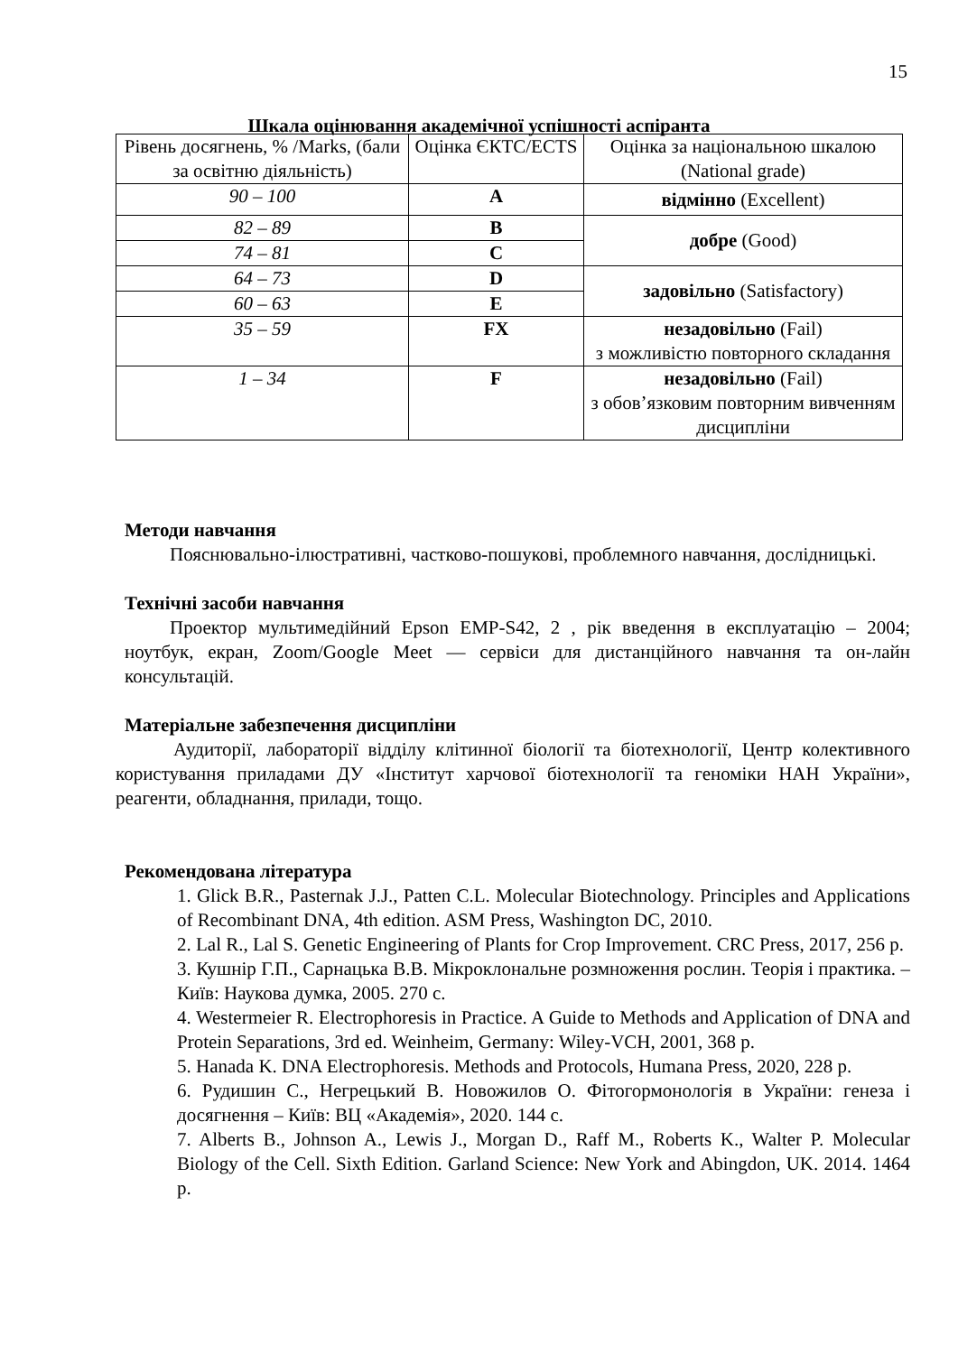15
Шкала оцінювання академічної успішності аспіранта
| Рівень досягнень, % /Marks, (бали за освітню діяльність) | Оцінка ЄКТС/ECTS | Оцінка за національною шкалою (National grade) |
| 90 – 100 | A | відмінно (Excellent) |
| 82 – 89 | B | добре (Good) |
| 74 – 81 | C | |
| 64 – 73 | D | задовільно (Satisfactory) |
| 60 – 63 | E | |
| 35 – 59 | FX | незадовільно (Fail) з можливістю повторного складання |
| 1 – 34 | F | незадовільно (Fail) з обов’язковим повторним вивченням дисципліни |
Методи навчання
Пояснювально-ілюстративні, частково-пошукові, проблемного навчання, дослідницькі.
Технічні засоби навчання
Проектор мультимедійний Epson EMP-S42, 2 , рік введення в експлуатацію – 2004; ноутбук, екран, Zoom/Google Meet — сервіси для дистанційного навчання та он-лайн консультацій.
Матеріальне забезпечення дисципліни
Аудиторії, лабораторії відділу клітинної біології та біотехнології, Центр колективного користування приладами ДУ «Інститут харчової біотехнології та геноміки НАН України», реагенти, обладнання, прилади, тощо.
Рекомендована література
1. Glick B.R., Pasternak J.J., Patten C.L. Molecular Biotechnology. Principles and Applications of Recombinant DNA, 4th edition. ASM Press, Washington DC, 2010.
2. Lal R., Lal S. Genetic Engineering of Plants for Crop Improvement. CRC Press, 2017, 256 p.
3. Кушнір Г.П., Сарнацька В.В. Мікроклональне розмноження рослин. Теорія і практика. – Київ: Наукова думка, 2005. 270 с.
4. Westermeier R. Electrophoresis in Practice. A Guide to Methods and Application of DNA and Protein Separations, 3rd ed. Weinheim, Germany: Wiley-VCH, 2001, 368 p.
5. Hanada K. DNA Electrophoresis. Methods and Protocols, Humana Press, 2020, 228 p.
6. Рудишин С., Негрецький В. Новожилов О. Фітогормонологія в України: генеза і досягнення – Київ: ВЦ «Академія», 2020. 144 с.
7. Alberts B., Johnson A., Lewis J., Morgan D., Raff M., Roberts K., Walter P. Molecular Biology of the Cell. Sixth Edition. Garland Science: New York and Abingdon, UK. 2014. 1464 p.